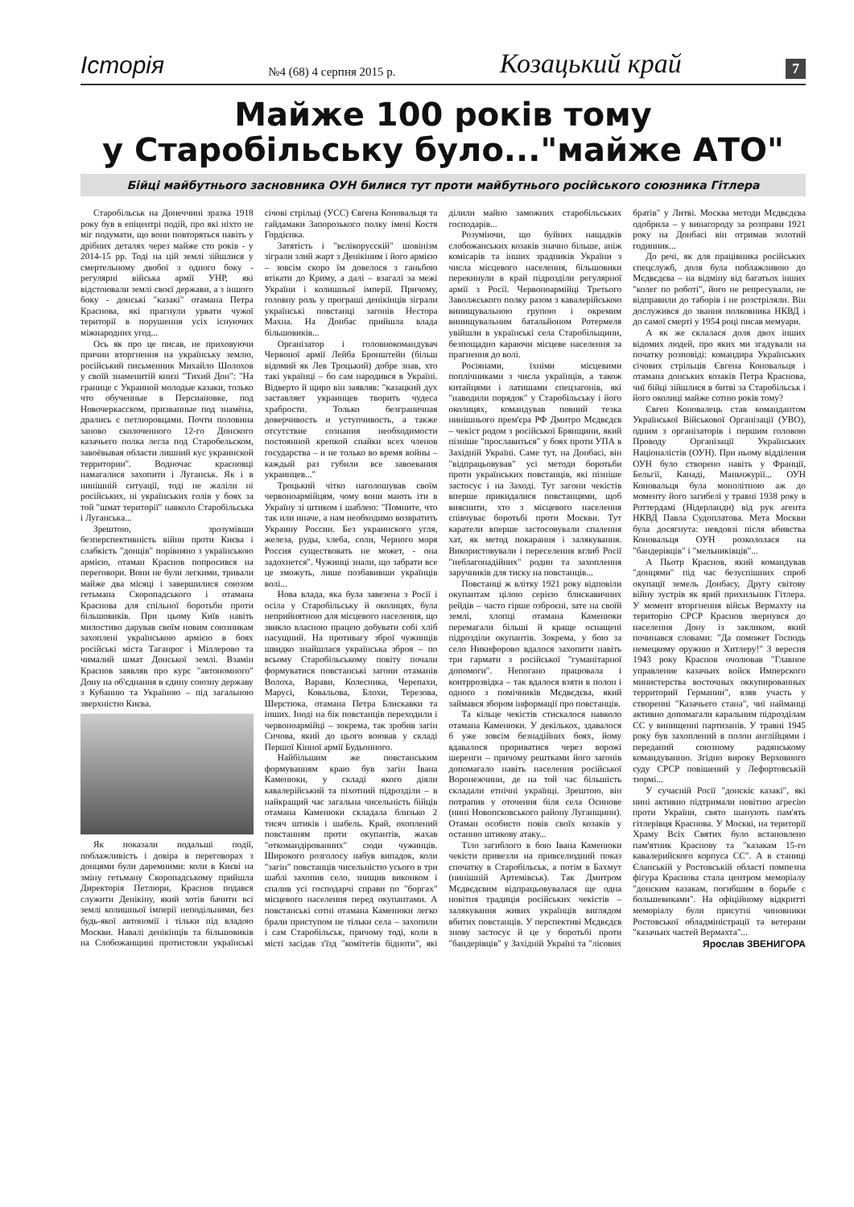Історія №4 (68) 4 серпня 2015 р. Козацький край 7
Майже 100 років тому
у Старобільську було..."майже АТО"
Бійці майбутнього засновника ОУН билися тут проти майбутнього російського союзника Гітлера
Старобільськ на Донеччині зразка 1918 року був в епіцентрі подій, про які ніхто не міг подумати, що вони повторяться навіть у дрібних деталях через майже сто років - у 2014-15 рр. Тоді на цій землі зійшлися у смертельному двобої з одного боку - регулярні війська армії УНР, які відстоювали землі своєї держави, а з іншого боку - донські "казакі" отамана Петра Краснова, які прагнули урвати чужої території в порушення усіх існуючих міжнародних угод...
Ось як про це писав, не приховуючи причин вторгнення на українську землю, російський письменник Михайло Шолохов у своїй знаменитій книзі "Тихий Дон": "На границе с Украиной молодые казаки, только что обученные в Персиановке, под Новочеркасском, призванные под знамёна, дрались с петлюровцами. Почти половина заново сколоченного 12-го Донского казачьего полка легла под Старобельском, завоёвывая области лишний кус украинской территории". Водночас красновці намагалися захопити і Луганськ. Як і в нинішній ситуації, тоді не жаліли ні російських, ні українських голів у боях за той "шмат території" навколо Старобільська і Луганська...
Зрештою, зрозумівши безперспективність війни проти Києва і слабкість "донців" порівняно з українською армією, отаман Краснов попросився на переговори. Вони не були легкими, тривали майже два місяці і завершилися союзом гетьмана Скоропадського і отамана Краснова для спільної боротьби проти більшовиків. При цьому Київ навіть милостиво дарував своїм новим союзникам захоплені українською армією в боях російські міста Таганрог і Міллерово та чималий шмат Донської землі. Взамін Краснов заявляв про курс "автономного" Дону на об'єднання в єдину союзну державу з Кубанню та Україною – під загальною зверхністю Києва.
Як показали подальші події, поблажливість і довіра в переговорах з донцями були даремними: коли в Києві на зміну гетьману Скоропадському прийшла Директорія Петлюри, Краснов подався служити Денікіну, який хотів бачити всі землі колишньої імперії неподільними, без будь-якої автономії і тільки під владою Москви. Навалі денікінців та більшовиків на Слобожанщині протистояли українські січові стрільці (УСС) Євгена Коновальця та гайдамаки Запорозького полку імені Костя Гордієнка.
Затятість і "вєлікорусскій" шовінізм зіграли злий жарт з Денікіним і його армією – зовсім скоро їм довелося з ганьбою втікати до Криму, а далі – взагалі за межі України і колишньої імперії. Причому, головну роль у програші денікінців зіграли українські повстанці загонів Нестора Махна. На Донбас прийшла влада більшовиків...
Організатор і головнокомандувач Червоної армії Лейба Бронштейн (більш відомий як Лев Троцький) добре знав, хто такі українці – бо сам народився в Україні. Відверто й щиро він заявляв: "казацкий дух заставляет украинцев творить чудеса храбрости. Только безграничная доверчивость и уступчивость, а также отсутствие сознания необходимости постоянной крепкой спайки всех членов государства – и не только во время войны – каждый раз губили все завоевания украинцев..."
Троцький чітко наголошував своїм червоноармійцям, чому вони мають іти в Україну зі штиком і шаблею: "Помните, что так или иначе, а нам необходимо возвратить Украину России. Без украинского угля, железа, руды, хлеба, соли, Черного моря Россия существовать не может, - она задохнется". Чужинці знали, що забрати все це зможуть, лише позбавивши українців волі...
Нова влада, яка була завезена з Росії і осіла у Старобільську й околицях, була неприйнятною для місцевого населення, що звикло власною працею добувати собі хліб насущний. На противагу зброї чужинців швидко знайшлася українська зброя – по всьому Старобільському повіту почали формуватися повстанські загони отаманів Волоха, Варави, Колесника, Черепахи, Марусі, Ковальова, Блохи, Терезова, Шерстюка, отамана Петра Блискавки та інших. Іноді на бік повстанців переходили і червоноармійці – зокрема, так зробив загін Сичова, який до цього воював у складі Першої Кінної армії Будьонного.
Найбільшим же повстанським формуванням краю був загін Івана Каменюки, у складі якого діяли кавалерійський та піхотний підрозділи – в найкращий час загальна чисельність бійців отамана Каменюки складала близько 2 тисяч штиків і шабель. Край, охоплений повстанням проти окупантів, жахав "откомандірованних" сюди чужинців. Широкого розголосу набув випадок, коли "загін" повстанців чисельністю усього в три шаблі захопив село, знищив виконком і спалив усі господарчі справи по "боргах" місцевого населення перед окупантами. А повстанські сотні отамана Каменюки легко брали приступом не тільки села – захопили і сам Старобільськ, причому тоді, коли в місті засідав з'їзд "комітетів бідноти", які ділили майно заможних старобільських господарів...
Розуміючи, що буйних нащадків слобожанських козаків значно більше, аніж комісарів та інших зрадників України з числа місцевого населення, більшовики перекинули в край підрозділи регулярної армії з Росії. Червоноармійці Третього Заволжського полку разом з кавалерійською винищувальною групою і окремим винищувальним батальйоном Ротермеля увійшли в українські села Старобільщини, безпощадно караючи місцеве населення за прагнення до волі.
Росіянами, їхніми місцевими поплічниками з числа українців, а також китайцями і латишами спецзагонів, які "наводили порядок" у Старобільську і його околицях, командував повний тезка нинішнього прем'єра РФ Дмитро Мєдвєдєв – чекіст родом з російської Брянщини, який пізніше "прославиться" у боях проти УПА в Західній Україні. Саме тут, на Донбасі, він "відпрацьовував" усі методи боротьби проти українських повстанців, які пізніше застосує і на Заході. Тут загони чекістів вперше прикидалися повстанцями, щоб вияснити, хто з місцевого населення співчуває боротьбі проти Москви. Тут каратели вперше застосовували спалення хат, як метод покарання і залякування. Використовували і переселення вглиб Росії "неблагонадійних" родин та захоплення заручників для тиску на повстанців...
Повстанці ж влітку 1921 року відповіли окупантам цілою серією блискавичних рейдів – часто гірше озброєні, зате на своїй землі, хлопці отамана Каменюки перемагали більші й краще оснащені підрозділи окупантів. Зокрема, у бою за село Никифорово вдалося захопити навіть три гармати з російської "гуманітарної допомоги". Непогано працювала і контррозвідка – так вдалося взяти в полон і одного з помічників Мєдвєдєва, який займався збором інформації про повстанців.
Та кільце чекістів стискалося навколо отамана Каменюки. У декількох, здавалося б уже зовсім безнадійних боях, йому вдавалося прориватися через ворожі шеренги – причому рештками його загонів допомагало навіть населення російської Воронежчини, де на той час більшість складали етнічні українці. Зрештою, він потрапив у оточення біля села Осинове (нині Новопсковського району Луганщини). Отаман особисто повів своїх козаків у останню штикову атаку...
Тіло загиблого в бою Івана Каменюки чекісти привезли на привселюдний показ спочатку в Старобільськ, а потім в Бахмут (нинішній Артемівськ). Так Дмитром Мєдвєдєвим відпрацьовувалася ще одна новітня традиція російських чекістів – залякування живих українців виглядом вбитих повстанців. У перспективі Мєдвєдєв знову застосує й це у боротьбі проти "бандерівців" у Західній Україні та "лісових братів" у Литві. Москва методи Мєдвєдєва одобрила – у винагороду за розправи 1921 року на Донбасі він отримав золотий годинник...
До речі, як для працівника російських спецслужб, доля була поблажливою до Мєдвєдєва – на відміну від багатьох інших "колег по роботі", його не репресували, не відправили до таборів і не розстріляли. Він дослужився до звання полковника НКВД і до самої смерті у 1954 році писав мемуари.
А як же склалася доля двох інших відомих людей, про яких ми згадували на початку розповіді: командира Українських січових стрільців Євгена Коновальця і отамана донських козаків Петра Краснова, чиї бійці зійшлися в битві за Старобільськ і його околиці майже сотню років тому?
Євген Коновалець став командантом Української Військової Організації (УВО), одним з організаторів і першим головою Проводу Організації Українських Націоналістів (ОУН). При ньому відділення ОУН було створено навіть у Франції, Бельгії, Канаді, Маньчжурії... ОУН Коновальця була монолітною аж до моменту його загибелі у травні 1938 року в Роттердамі (Нідерланди) від рук агента НКВД Павла Судоплатова. Мета Москви була досягнута: невдовзі після вбивства Коновальця ОУН розкололася на "бандерівців" і "мельниківців"...
А Пьотр Краснов, який командував "донцями" під час безуспішних спроб окупації земель Донбасу, Другу світову війну зустрів як ярий прихильник Гітлера. У момент вторгнення військ Вермахту на територію СРСР Краснов звернувся до населення Дону із закликом, який починався словами: "Да поможет Господь немецкому оружию и Хитлеру!" З вересня 1943 року Краснов очолював "Главное управление казачьих войск Имперского министерства восточных оккупированных территорий Германии", взяв участь у створенні "Казачьего стана", чиї найманці активно допомагали каральним підрозділам СС у винищенні партизанів. У травні 1945 року був захоплений в полон англійцями і переданий союзному радянському командуванню. Згідно вироку Верховного суду СРСР повішений у Лефортовській тюрмі...
У сучасній Росії "донскіє казакі", які нині активно підтримали новітню агресію проти України, свято шанують пам'ять гітлерівця Краснова. У Москві, на території Храму Всіх Святих було встановлено пам'ятник Краснову та "казакам 15-го кавалерийского корпуса СС". А в станиці Єланській у Ростовській області помпезна фігура Краснова стала центром меморіалу "донским казакам, погибшим в борьбе с большевиками". На офіційному відкритті меморіалу були присутні чиновники Ростовської обладміністрації та ветерани "казачьих частей Вермахта"...
Ярослав ЗВЕНИГОРА